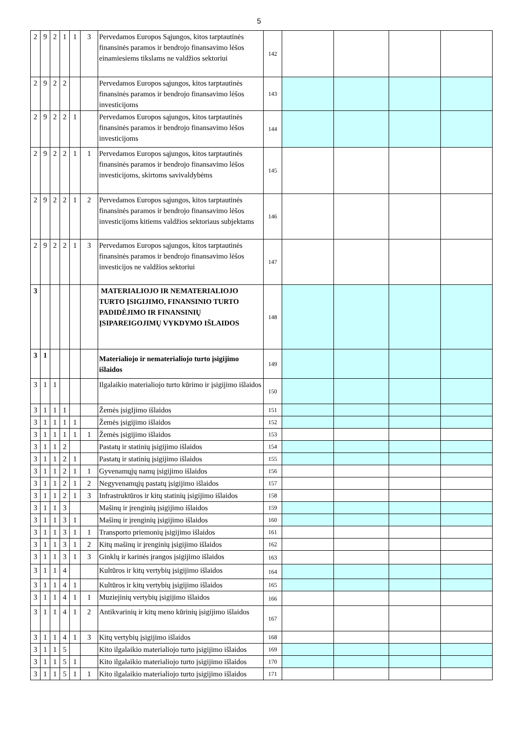5
| 2 | 9 | 2 | 1 | 1 | 3 | Pervedamos Europos Sąjungos, kitos tarptautinės finansinės paramos ir bendrojo finansavimo lėšos einamiesiems tikslams ne valdžios sektoriui | 142 | | | | |
| 2 | 9 | 2 | 2 | | | Pervedamos Europos sąjungos, kitos tarptautinės finansinės paramos ir bendrojo finansavimo lėšos investicijoms | 143 | | | | |
| 2 | 9 | 2 | 2 | 1 | | Pervedamos Europos sąjungos, kitos tarptautinės finansinės paramos ir bendrojo finansavimo lėšos investicijoms | 144 | | | | |
| 2 | 9 | 2 | 2 | 1 | 1 | Pervedamos Europos sąjungos, kitos tarptautinės finansinės paramos ir bendrojo finansavimo lėšos investicijoms, skirtoms savivaldybėms | 145 | | | | |
| 2 | 9 | 2 | 2 | 1 | 2 | Pervedamos Europos sąjungos, kitos tarptautinės finansinės paramos ir bendrojo finansavimo lėšos investicijoms kitiems valdžios sektoriaus subjektams | 146 | | | | |
| 2 | 9 | 2 | 2 | 1 | 3 | Pervedamos Europos sąjungos, kitos tarptautinės finansinės paramos ir bendrojo finansavimo lėšos investicijos ne valdžios sektoriui | 147 | | | | |
| 3 | | | | | | MATERIALIOJO IR NEMATERIALIOJO TURTO ĮSIGIJIMO, FINANSINIO TURTO PADIDĖJIMO IR FINANSINIŲ ĮSIPAREIGOJIMŲ VYKDYMO IŠLAIDOS | 148 | | | | |
| 3 | 1 | | | | | Materialiojo ir nematerialiojo turto įsigijimo išlaidos | 149 | | | | |
| 3 | 1 | 1 | | | | Ilgalaikio materialiojo turto kūrimo ir įsigijimo išlaidos | 150 | | | | |
| 3 | 1 | 1 | 1 | | | Žemės įsigIjimo išlaidos | 151 | | | | |
| 3 | 1 | 1 | 1 | 1 | | Žemės įsigijimo išlaidos | 152 | | | | |
| 3 | 1 | 1 | 1 | 1 | 1 | Žemės įsigijimo išlaidos | 153 | | | | |
| 3 | 1 | 1 | 2 | | | Pastatų ir statinių įsigijimo išlaidos | 154 | | | | |
| 3 | 1 | 1 | 2 | 1 | | Pastatų ir statinių įsigijimo išlaidos | 155 | | | | |
| 3 | 1 | 1 | 2 | 1 | 1 | Gyvenamųjų namų įsigijimo išlaidos | 156 | | | | |
| 3 | 1 | 1 | 2 | 1 | 2 | Negyvenamųjų pastatų įsigijimo išlaidos | 157 | | | | |
| 3 | 1 | 1 | 2 | 1 | 3 | Infrastruktūros ir kitų statinių įsigijimo išlaidos | 158 | | | | |
| 3 | 1 | 1 | 3 | | | Mašinų ir įrenginių įsigijimo išlaidos | 159 | | | | |
| 3 | 1 | 1 | 3 | 1 | | Mašinų ir įrenginių įsigijimo išlaidos | 160 | | | | |
| 3 | 1 | 1 | 3 | 1 | 1 | Transporto priemonių įsigijimo išlaidos | 161 | | | | |
| 3 | 1 | 1 | 3 | 1 | 2 | Kitų mašinų ir įrenginių įsigijimo išlaidos | 162 | | | | |
| 3 | 1 | 1 | 3 | 1 | 3 | Ginklų ir karinės įrangos įsigijimo išlaidos | 163 | | | | |
| 3 | 1 | 1 | 4 | | | Kultūros ir kitų vertybių įsigijimo išlaidos | 164 | | | | |
| 3 | 1 | 1 | 4 | 1 | | Kultūros ir kitų vertybių įsigijimo išlaidos | 165 | | | | |
| 3 | 1 | 1 | 4 | 1 | 1 | Muziejinių vertybių įsigijimo išlaidos | 166 | | | | |
| 3 | 1 | 1 | 4 | 1 | 2 | Antikvarinių ir kitų meno kūrinių įsigijimo išlaidos | 167 | | | | |
| 3 | 1 | 1 | 4 | 1 | 3 | Kitų vertybių įsigijimo išlaidos | 168 | | | | |
| 3 | 1 | 1 | 5 | | | Kito ilgalaikio materialiojo turto įsigijimo išlaidos | 169 | | | | |
| 3 | 1 | 1 | 5 | 1 | | Kito ilgalaikio materialiojo turto įsigijimo išlaidos | 170 | | | | |
| 3 | 1 | 1 | 5 | 1 | 1 | Kito ilgalaikio materialiojo turto įsigijimo išlaidos | 171 | | | | |